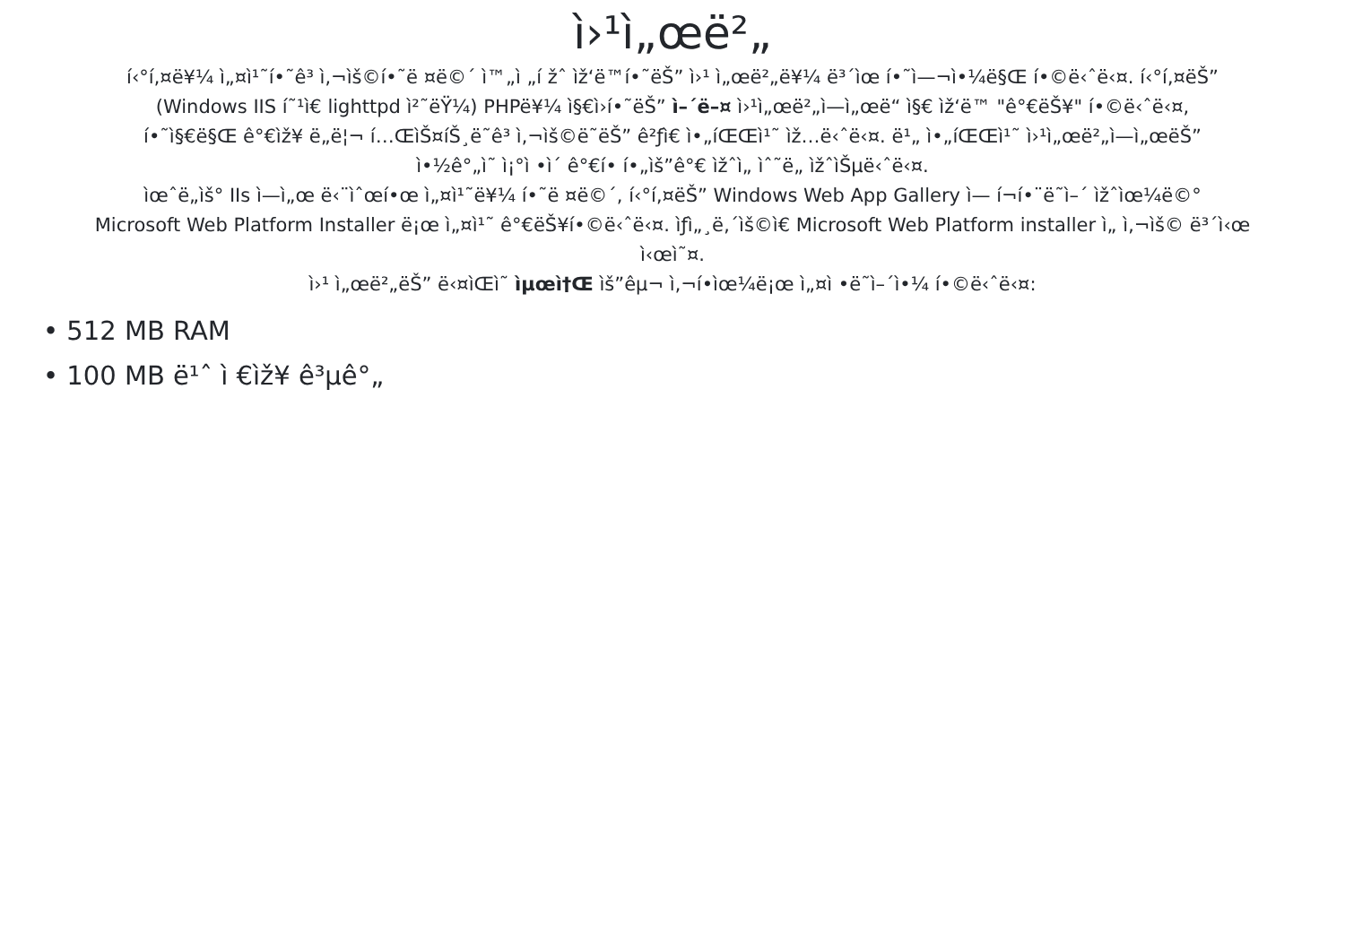ì›¹ì„œë²„
í‹°í‚¤ë¥¼ ì„¤ì¹˜í•˜ê³ ì‚¬ìš©í•˜ë ¤ë©´ ì™„ì „í žˆ ìž‘ë™í•˜ëŠ” ì›¹ ì„œë²„ë¥¼ ë³´ìœ í•˜ì—¬ì•¼ë§Œ í•©ë‹ˆë‹¤. í‹°í‚¤ëŠ”
(Windows IIS í˜¹ì€ lighttpd ì²˜ëŸ¼) PHPë¥¼ ì§€ì›í•˜ëŠ” ì–´ë–¤ ì›¹ì„œë²„ì—ì„œë“ ì§€ ìž‘ë™ "ê°€ëŠ¥" í•©ë‹ˆë‹¤,
í•˜ì§€ë§Œ ê°€ìž¥ ë„ë¦¬ í…ŒìŠ¤íŠ¸ë˜ê³ ì‚¬ìš©ë˜ëŠ” ê²ƒì€ ì•„íŒŒì¹˜ ìž…ë‹ˆë‹¤. ë¹„ ì•„íŒŒì¹˜ ì›¹ì„œë²„ì—ì„œëŠ”
ì•½ê°„ì˜ ì¡°ì •ì´ ê°€í• í•„ìš”ê°€ ìžˆì„ ìˆ˜ë„ ìžˆìŠµë‹ˆë‹¤.
ìœˆë„ìš° IIs ì—ì„œ ë‹¨ìˆœí•œ ì„¤ì¹˜ë¥¼ í•˜ë ¤ë©´, í‹°í‚¤ëŠ” Windows Web App Gallery ì— í¬í•¨ë˜ì–´ ìžˆìœ¼ë©°
Microsoft Web Platform Installer ë¡œ ì„¤ì¹˜ ê°€ëŠ¥í•©ë‹ˆë‹¤. ìƒì„¸ë‚´ìš©ì€ Microsoft Web Platform installer ì„ ì‚¬ìš© ë³´ì‹œ
ì‹œì˜¤.
ì›¹ ì„œë²„ëŠ” ë‹¤ìŒì˜ ìµœì†Œ ìš”êµ¬ ì‚¬í•­ìœ¼ë¡œ ì„¤ì •ë˜ì–´ì•¼ í•©ë‹ˆë‹¤:
• 512 MB RAM
• 100 MB ë¹ˆ ì €ìž¥ ê³µê°„